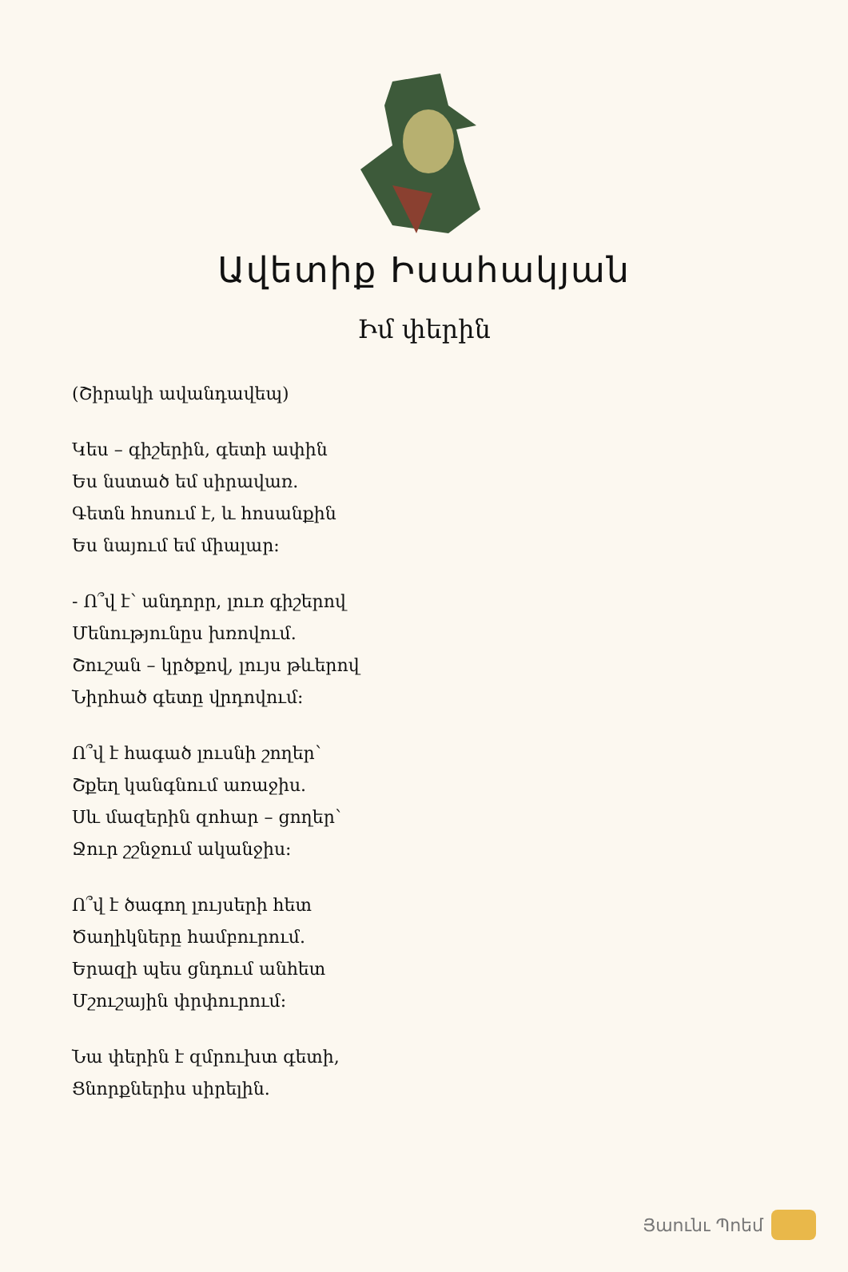Ավետիք Իսահակյան
Իմ փերին
(Շիրակի ավանդավեպ)
Կես – գիշերին, գետի ափին
Ես նստած եմ սիրավառ.
Գետն հոսում է, և հոսանքին
Ես նայում եմ միալար:
- Ո՞վ է՝ անդորր, լուռ գիշերով
Մենությունըս խռովում.
Շուշան – կրծքով, լույս թևերով
Նիրհած գետը վրդովում:
Ո՞վ է հագած լուսնի շողեր՝
Շքեղ կանգնում առաջիս.
Սև մազերին զոհար – ցողեր՝
Ջուր շշնջում ականջիս:
Ո՞վ է ծագող լույսերի հետ
Ծաղիկները համբուրում.
Երազի պես ցնդում անհետ
Մշուշային փրփուրում:
Նա փերին է զմրուխտ գետի,
Ցնորքներիս սիրելին.
Յաունւ Պոեմ